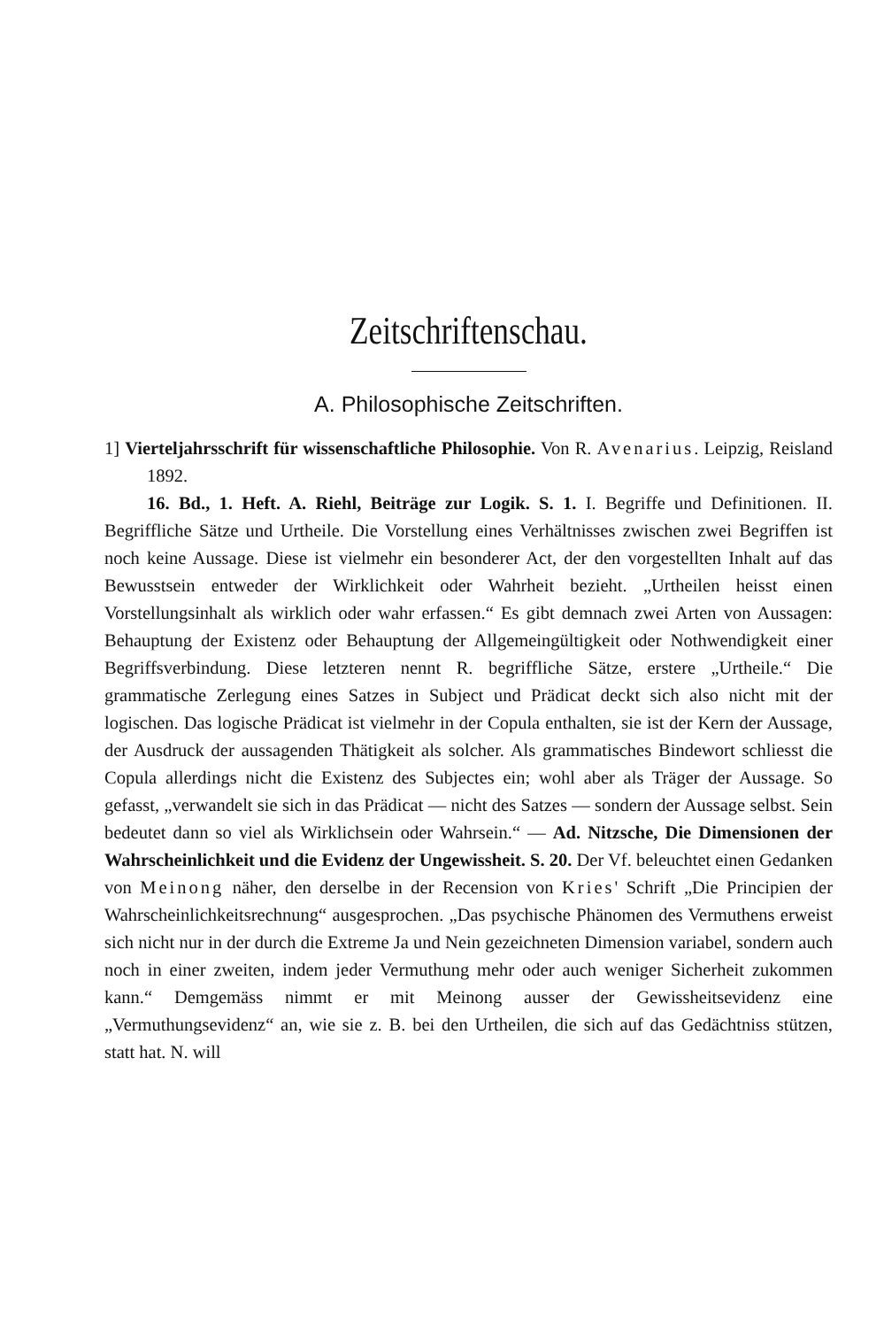Zeitschriftenschau.
A. Philosophische Zeitschriften.
1] Vierteljahrsschrift für wissenschaftliche Philosophie. Von R. Avenarius. Leipzig, Reisland 1892.
16. Bd., 1. Heft. A. Riehl, Beiträge zur Logik. S. 1. I. Begriffe und Definitionen. II. Begriffliche Sätze und Urtheile. Die Vorstellung eines Verhältnisses zwischen zwei Begriffen ist noch keine Aussage. Diese ist vielmehr ein besonderer Act, der den vorgestellten Inhalt auf das Bewusstsein entweder der Wirklichkeit oder Wahrheit bezieht. „Urtheilen heisst einen Vorstellungsinhalt als wirklich oder wahr erfassen.“ Es gibt demnach zwei Arten von Aussagen: Behauptung der Existenz oder Behauptung der Allgemeingültigkeit oder Nothwendigkeit einer Begriffsverbindung. Diese letzteren nennt R. begriffliche Sätze, erstere „Urtheile.“ Die grammatische Zerlegung eines Satzes in Subject und Prädicat deckt sich also nicht mit der logischen. Das logische Prädicat ist vielmehr in der Copula enthalten, sie ist der Kern der Aussage, der Ausdruck der aussagenden Thätigkeit als solcher. Als grammatisches Bindewort schliesst die Copula allerdings nicht die Existenz des Subjectes ein; wohl aber als Träger der Aussage. So gefasst, „verwandelt sie sich in das Prädicat — nicht des Satzes — sondern der Aussage selbst. Sein bedeutet dann so viel als Wirklichsein oder Wahrsein.“ — Ad. Nitzsche, Die Dimensionen der Wahrscheinlichkeit und die Evidenz der Ungewissheit. S. 20. Der Vf. beleuchtet einen Gedanken von Meinong näher, den derselbe in der Recension von Kries' Schrift „Die Principien der Wahrscheinlichkeitsrechnung“ ausgesprochen. „Das psychische Phänomen des Vermuthens erweist sich nicht nur in der durch die Extreme Ja und Nein gezeichneten Dimension variabel, sondern auch noch in einer zweiten, indem jeder Vermuthung mehr oder auch weniger Sicherheit zukommen kann.“ Demgemäss nimmt er mit Meinong ausser der Gewissheitsevidenz eine „Vermuthungsevidenz“ an, wie sie z. B. bei den Urtheilen, die sich auf das Gedächtniss stützen, statt hat. N. will